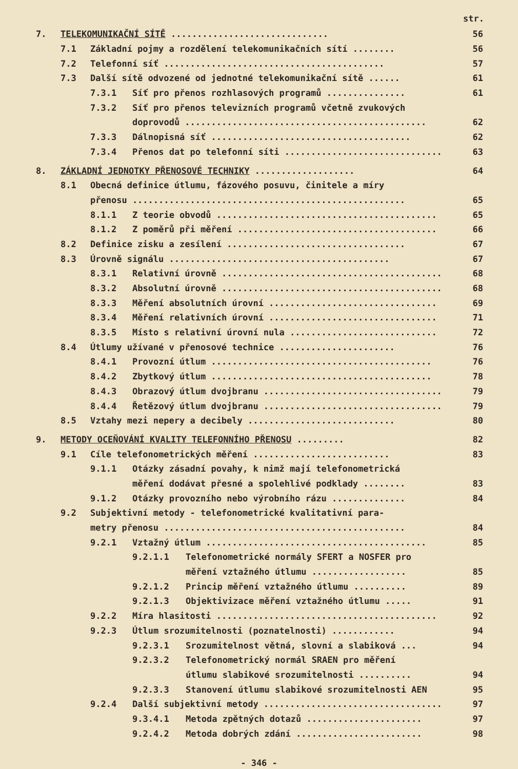str.
7. TELEKOMUNIKAČNÍ SÍTĚ .............................. 56
7.1 Základní pojmy a rozdělení telekomunikačních sítí ........ 56
7.2 Telefonní síť .......................................... 57
7.3 Další sítě odvozené od jednotné telekomunikační sítě ...... 61
7.3.1 Síť pro přenos rozhlasových programů ............... 61
7.3.2 Síť pro přenos televizních programů včetně zvukových
doprovodů .............................................. 62
7.3.3 Dálnopisná síť ...................................... 62
7.3.4 Přenos dat po telefonní síti .............................. 63
8. ZÁKLADNÍ JEDNOTKY PŘENOSOVÉ TECHNIKY ................... 64
8.1 Obecná definice útlumu, fázového posuvu, činitele a míry
přenosu .................................................... 65
8.1.1 Z teorie obvodů .......................................... 65
8.1.2 Z poměrů při měření ...................................... 66
8.2 Definice zisku a zesílení .................................. 67
8.3 Úrovně signálu .......................................... 67
8.3.1 Relativní úrovně .......................................... 68
8.3.2 Absolutní úrovně .......................................... 68
8.3.3 Měření absolutních úrovní ................................ 69
8.3.4 Měření relativních úrovní ................................ 71
8.3.5 Místo s relativní úrovní nula ............................ 72
8.4 Útlumy užívané v přenosové technice ...................... 76
8.4.1 Provozní útlum .......................................... 76
8.4.2 Zbytkový útlum .......................................... 78
8.4.3 Obrazový útlum dvojbranu .................................. 79
8.4.4 Řetězový útlum dvojbranu .................................. 79
8.5 Vztahy mezi nepery a decibely ............................ 80
9. METODY OCEŇOVÁNÍ KVALITY TELEFONNÍHO PŘENOSU ......... 82
9.1 Cíle telefonometrických měření .......................... 83
9.1.1 Otázky zásadní povahy, k nimž mají telefonometrická
měření dodávat přesné a spolehlivé podklady ........ 83
9.1.2 Otázky provozního nebo výrobního rázu .............. 84
9.2 Subjektivní metody - telefonometrické kvalitativní para-
metry přenosu .............................................. 84
9.2.1 Vztažný útlum .......................................... 85
9.2.1.1 Telefonometrické normály SFERT a NOSFER pro
měření vztažného útlumu .................. 85
9.2.1.2 Princip měření vztažného útlumu .......... 89
9.2.1.3 Objektivizace měření vztažného útlumu ..... 91
9.2.2 Míra hlasitosti .......................................... 92
9.2.3 Útlum srozumitelnosti (poznatelnosti) ............ 94
9.2.3.1 Srozumitelnost větná, slovní a slabiková ... 94
9.2.3.2 Telefonometrický normál SRAEN pro měření
útlumu slabikové srozumitelnosti .......... 94
9.2.3.3 Stanovení útlumu slabikové srozumitelnosti AEN 95
9.2.4 Další subjektivní metody .................................. 97
9.3.4.1 Metoda zpětných dotazů ...................... 97
9.2.4.2 Metoda dobrých zdání ........................ 98
- 346 -